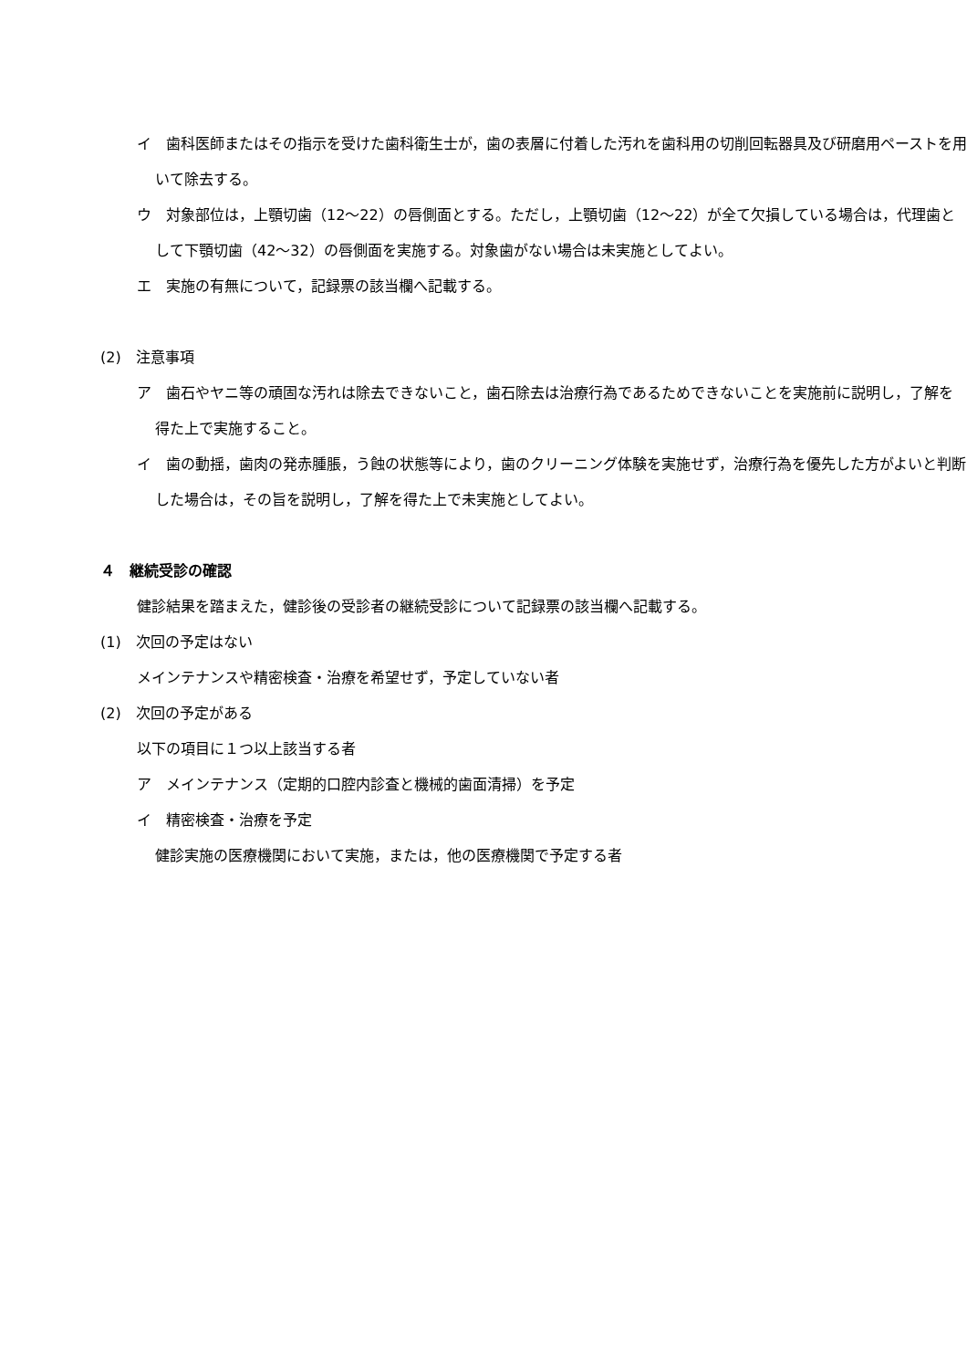イ　歯科医師またはその指示を受けた歯科衛生士が，歯の表層に付着した汚れを歯科用の切削回転器具及び研磨用ペーストを用いて除去する。
ウ　対象部位は，上顎切歯（12～22）の唇側面とする。ただし，上顎切歯（12～22）が全て欠損している場合は，代理歯として下顎切歯（42～32）の唇側面を実施する。対象歯がない場合は未実施としてよい。
エ　実施の有無について，記録票の該当欄へ記載する。
(2)　注意事項
ア　歯石やヤニ等の頑固な汚れは除去できないこと，歯石除去は治療行為であるためできないことを実施前に説明し，了解を得た上で実施すること。
イ　歯の動揺，歯肉の発赤腫脹，う蝕の状態等により，歯のクリーニング体験を実施せず，治療行為を優先した方がよいと判断した場合は，その旨を説明し，了解を得た上で未実施としてよい。
４　継続受診の確認
健診結果を踏まえた，健診後の受診者の継続受診について記録票の該当欄へ記載する。
(1)　次回の予定はない
メインテナンスや精密検査・治療を希望せず，予定していない者
(2)　次回の予定がある
以下の項目に１つ以上該当する者
ア　メインテナンス（定期的口腔内診査と機械的歯面清掃）を予定
イ　精密検査・治療を予定
健診実施の医療機関において実施，または，他の医療機関で予定する者